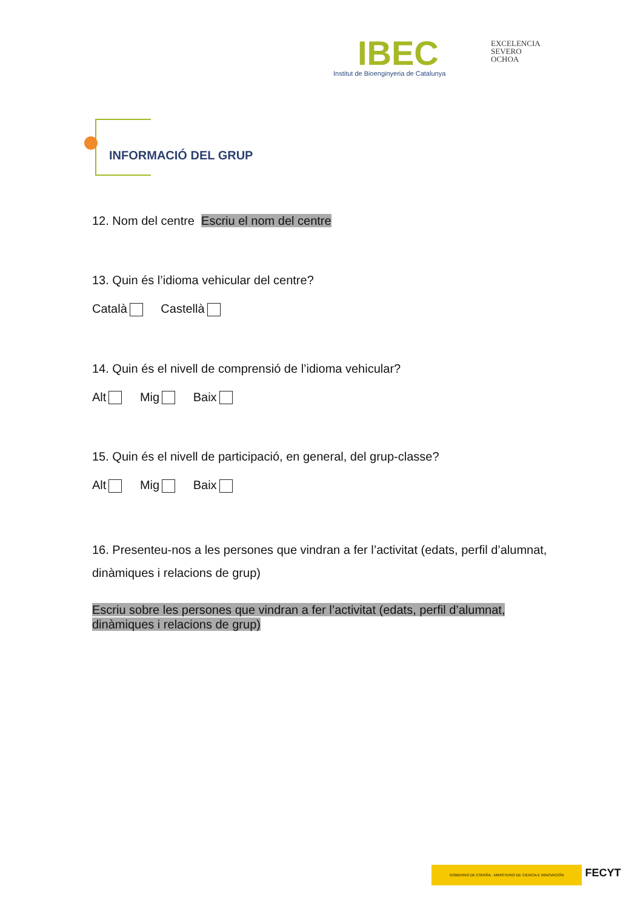IBEC
Institut de Bioenginyeria de Catalunya
EXCELENCIA
SEVERO
OCHOA
INFORMACIÓ DEL GRUP
12. Nom del centre Escriu el nom del centre
13. Quin és l’idioma vehicular del centre?
Català Castellà
14. Quin és el nivell de comprensió de l’idioma vehicular?
Alt Mig Baix
15. Quin és el nivell de participació, en general, del grup-classe?
Alt Mig Baix
16. Presenteu-nos a les persones que vindran a fer l’activitat (edats, perfil d’alumnat, dinàmiques i relacions de grup)
Escriu sobre les persones que vindran a fer l’activitat (edats, perfil d’alumnat, dinàmiques i relacions de grup)
GOBIERNO DE ESPAÑA · MINISTERIO DE CIENCIA E INNOVACIÓN FECYT